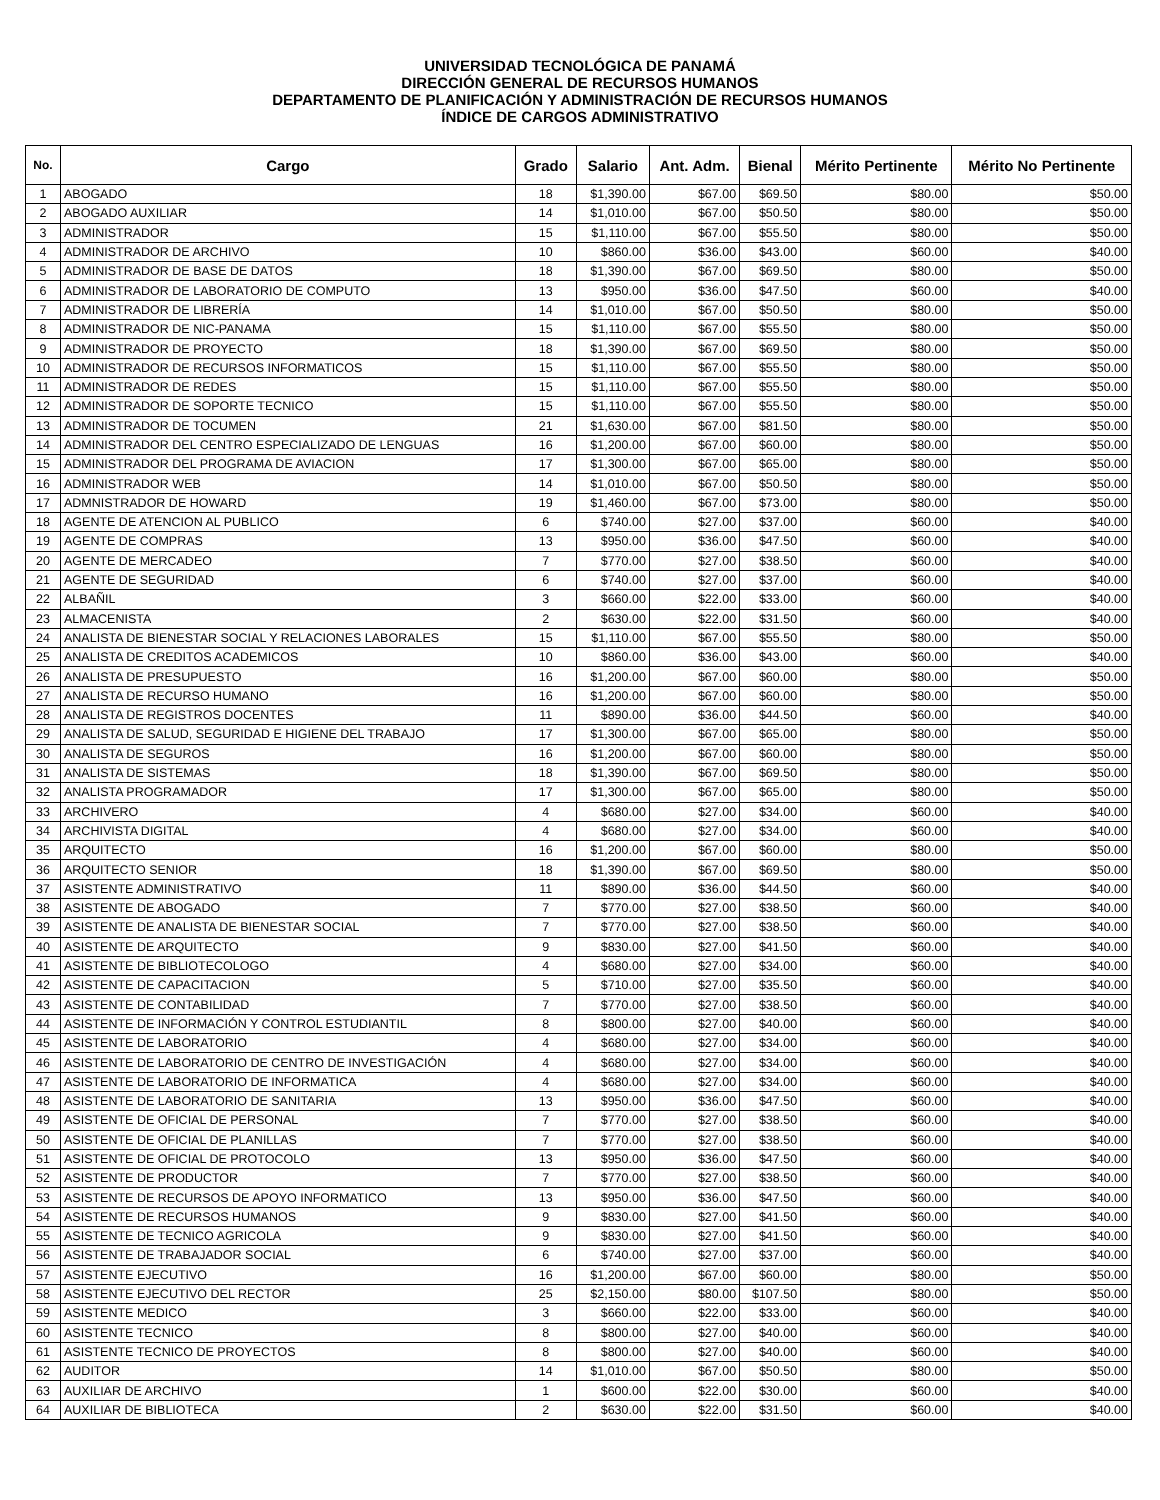UNIVERSIDAD TECNOLÓGICA DE PANAMÁ
DIRECCIÓN GENERAL DE RECURSOS HUMANOS
DEPARTAMENTO DE PLANIFICACIÓN Y ADMINISTRACIÓN DE RECURSOS HUMANOS
ÍNDICE DE CARGOS ADMINISTRATIVO
| No. | Cargo | Grado | Salario | Ant. Adm. | Bienal | Mérito Pertinente | Mérito No Pertinente |
| --- | --- | --- | --- | --- | --- | --- | --- |
| 1 | ABOGADO | 18 | $1,390.00 | $67.00 | $69.50 | $80.00 | $50.00 |
| 2 | ABOGADO AUXILIAR | 14 | $1,010.00 | $67.00 | $50.50 | $80.00 | $50.00 |
| 3 | ADMINISTRADOR | 15 | $1,110.00 | $67.00 | $55.50 | $80.00 | $50.00 |
| 4 | ADMINISTRADOR DE ARCHIVO | 10 | $860.00 | $36.00 | $43.00 | $60.00 | $40.00 |
| 5 | ADMINISTRADOR DE BASE DE DATOS | 18 | $1,390.00 | $67.00 | $69.50 | $80.00 | $50.00 |
| 6 | ADMINISTRADOR DE LABORATORIO DE COMPUTO | 13 | $950.00 | $36.00 | $47.50 | $60.00 | $40.00 |
| 7 | ADMINISTRADOR DE LIBRERÍA | 14 | $1,010.00 | $67.00 | $50.50 | $80.00 | $50.00 |
| 8 | ADMINISTRADOR DE NIC-PANAMA | 15 | $1,110.00 | $67.00 | $55.50 | $80.00 | $50.00 |
| 9 | ADMINISTRADOR DE PROYECTO | 18 | $1,390.00 | $67.00 | $69.50 | $80.00 | $50.00 |
| 10 | ADMINISTRADOR DE RECURSOS INFORMATICOS | 15 | $1,110.00 | $67.00 | $55.50 | $80.00 | $50.00 |
| 11 | ADMINISTRADOR DE REDES | 15 | $1,110.00 | $67.00 | $55.50 | $80.00 | $50.00 |
| 12 | ADMINISTRADOR DE SOPORTE TECNICO | 15 | $1,110.00 | $67.00 | $55.50 | $80.00 | $50.00 |
| 13 | ADMINISTRADOR DE TOCUMEN | 21 | $1,630.00 | $67.00 | $81.50 | $80.00 | $50.00 |
| 14 | ADMINISTRADOR DEL CENTRO ESPECIALIZADO DE LENGUAS | 16 | $1,200.00 | $67.00 | $60.00 | $80.00 | $50.00 |
| 15 | ADMINISTRADOR DEL PROGRAMA DE AVIACION | 17 | $1,300.00 | $67.00 | $65.00 | $80.00 | $50.00 |
| 16 | ADMINISTRADOR WEB | 14 | $1,010.00 | $67.00 | $50.50 | $80.00 | $50.00 |
| 17 | ADMNISTRADOR DE HOWARD | 19 | $1,460.00 | $67.00 | $73.00 | $80.00 | $50.00 |
| 18 | AGENTE DE ATENCION AL PUBLICO | 6 | $740.00 | $27.00 | $37.00 | $60.00 | $40.00 |
| 19 | AGENTE DE COMPRAS | 13 | $950.00 | $36.00 | $47.50 | $60.00 | $40.00 |
| 20 | AGENTE DE MERCADEO | 7 | $770.00 | $27.00 | $38.50 | $60.00 | $40.00 |
| 21 | AGENTE DE SEGURIDAD | 6 | $740.00 | $27.00 | $37.00 | $60.00 | $40.00 |
| 22 | ALBAÑIL | 3 | $660.00 | $22.00 | $33.00 | $60.00 | $40.00 |
| 23 | ALMACENISTA | 2 | $630.00 | $22.00 | $31.50 | $60.00 | $40.00 |
| 24 | ANALISTA DE BIENESTAR SOCIAL Y RELACIONES LABORALES | 15 | $1,110.00 | $67.00 | $55.50 | $80.00 | $50.00 |
| 25 | ANALISTA DE CREDITOS ACADEMICOS | 10 | $860.00 | $36.00 | $43.00 | $60.00 | $40.00 |
| 26 | ANALISTA DE PRESUPUESTO | 16 | $1,200.00 | $67.00 | $60.00 | $80.00 | $50.00 |
| 27 | ANALISTA DE RECURSO HUMANO | 16 | $1,200.00 | $67.00 | $60.00 | $80.00 | $50.00 |
| 28 | ANALISTA DE REGISTROS DOCENTES | 11 | $890.00 | $36.00 | $44.50 | $60.00 | $40.00 |
| 29 | ANALISTA DE SALUD, SEGURIDAD E HIGIENE DEL TRABAJO | 17 | $1,300.00 | $67.00 | $65.00 | $80.00 | $50.00 |
| 30 | ANALISTA DE SEGUROS | 16 | $1,200.00 | $67.00 | $60.00 | $80.00 | $50.00 |
| 31 | ANALISTA DE SISTEMAS | 18 | $1,390.00 | $67.00 | $69.50 | $80.00 | $50.00 |
| 32 | ANALISTA PROGRAMADOR | 17 | $1,300.00 | $67.00 | $65.00 | $80.00 | $50.00 |
| 33 | ARCHIVERO | 4 | $680.00 | $27.00 | $34.00 | $60.00 | $40.00 |
| 34 | ARCHIVISTA DIGITAL | 4 | $680.00 | $27.00 | $34.00 | $60.00 | $40.00 |
| 35 | ARQUITECTO | 16 | $1,200.00 | $67.00 | $60.00 | $80.00 | $50.00 |
| 36 | ARQUITECTO SENIOR | 18 | $1,390.00 | $67.00 | $69.50 | $80.00 | $50.00 |
| 37 | ASISTENTE ADMINISTRATIVO | 11 | $890.00 | $36.00 | $44.50 | $60.00 | $40.00 |
| 38 | ASISTENTE DE ABOGADO | 7 | $770.00 | $27.00 | $38.50 | $60.00 | $40.00 |
| 39 | ASISTENTE DE ANALISTA DE BIENESTAR SOCIAL | 7 | $770.00 | $27.00 | $38.50 | $60.00 | $40.00 |
| 40 | ASISTENTE DE ARQUITECTO | 9 | $830.00 | $27.00 | $41.50 | $60.00 | $40.00 |
| 41 | ASISTENTE DE BIBLIOTECOLOGO | 4 | $680.00 | $27.00 | $34.00 | $60.00 | $40.00 |
| 42 | ASISTENTE DE CAPACITACION | 5 | $710.00 | $27.00 | $35.50 | $60.00 | $40.00 |
| 43 | ASISTENTE DE CONTABILIDAD | 7 | $770.00 | $27.00 | $38.50 | $60.00 | $40.00 |
| 44 | ASISTENTE DE INFORMACIÓN Y CONTROL ESTUDIANTIL | 8 | $800.00 | $27.00 | $40.00 | $60.00 | $40.00 |
| 45 | ASISTENTE DE LABORATORIO | 4 | $680.00 | $27.00 | $34.00 | $60.00 | $40.00 |
| 46 | ASISTENTE DE LABORATORIO DE CENTRO DE INVESTIGACIÓN | 4 | $680.00 | $27.00 | $34.00 | $60.00 | $40.00 |
| 47 | ASISTENTE DE LABORATORIO DE INFORMATICA | 4 | $680.00 | $27.00 | $34.00 | $60.00 | $40.00 |
| 48 | ASISTENTE DE LABORATORIO DE SANITARIA | 13 | $950.00 | $36.00 | $47.50 | $60.00 | $40.00 |
| 49 | ASISTENTE DE OFICIAL DE PERSONAL | 7 | $770.00 | $27.00 | $38.50 | $60.00 | $40.00 |
| 50 | ASISTENTE DE OFICIAL DE PLANILLAS | 7 | $770.00 | $27.00 | $38.50 | $60.00 | $40.00 |
| 51 | ASISTENTE DE OFICIAL DE PROTOCOLO | 13 | $950.00 | $36.00 | $47.50 | $60.00 | $40.00 |
| 52 | ASISTENTE DE PRODUCTOR | 7 | $770.00 | $27.00 | $38.50 | $60.00 | $40.00 |
| 53 | ASISTENTE DE RECURSOS DE APOYO INFORMATICO | 13 | $950.00 | $36.00 | $47.50 | $60.00 | $40.00 |
| 54 | ASISTENTE DE RECURSOS HUMANOS | 9 | $830.00 | $27.00 | $41.50 | $60.00 | $40.00 |
| 55 | ASISTENTE DE TECNICO AGRICOLA | 9 | $830.00 | $27.00 | $41.50 | $60.00 | $40.00 |
| 56 | ASISTENTE DE TRABAJADOR SOCIAL | 6 | $740.00 | $27.00 | $37.00 | $60.00 | $40.00 |
| 57 | ASISTENTE EJECUTIVO | 16 | $1,200.00 | $67.00 | $60.00 | $80.00 | $50.00 |
| 58 | ASISTENTE EJECUTIVO DEL RECTOR | 25 | $2,150.00 | $80.00 | $107.50 | $80.00 | $50.00 |
| 59 | ASISTENTE MEDICO | 3 | $660.00 | $22.00 | $33.00 | $60.00 | $40.00 |
| 60 | ASISTENTE TECNICO | 8 | $800.00 | $27.00 | $40.00 | $60.00 | $40.00 |
| 61 | ASISTENTE TECNICO DE PROYECTOS | 8 | $800.00 | $27.00 | $40.00 | $60.00 | $40.00 |
| 62 | AUDITOR | 14 | $1,010.00 | $67.00 | $50.50 | $80.00 | $50.00 |
| 63 | AUXILIAR DE ARCHIVO | 1 | $600.00 | $22.00 | $30.00 | $60.00 | $40.00 |
| 64 | AUXILIAR DE BIBLIOTECA | 2 | $630.00 | $22.00 | $31.50 | $60.00 | $40.00 |